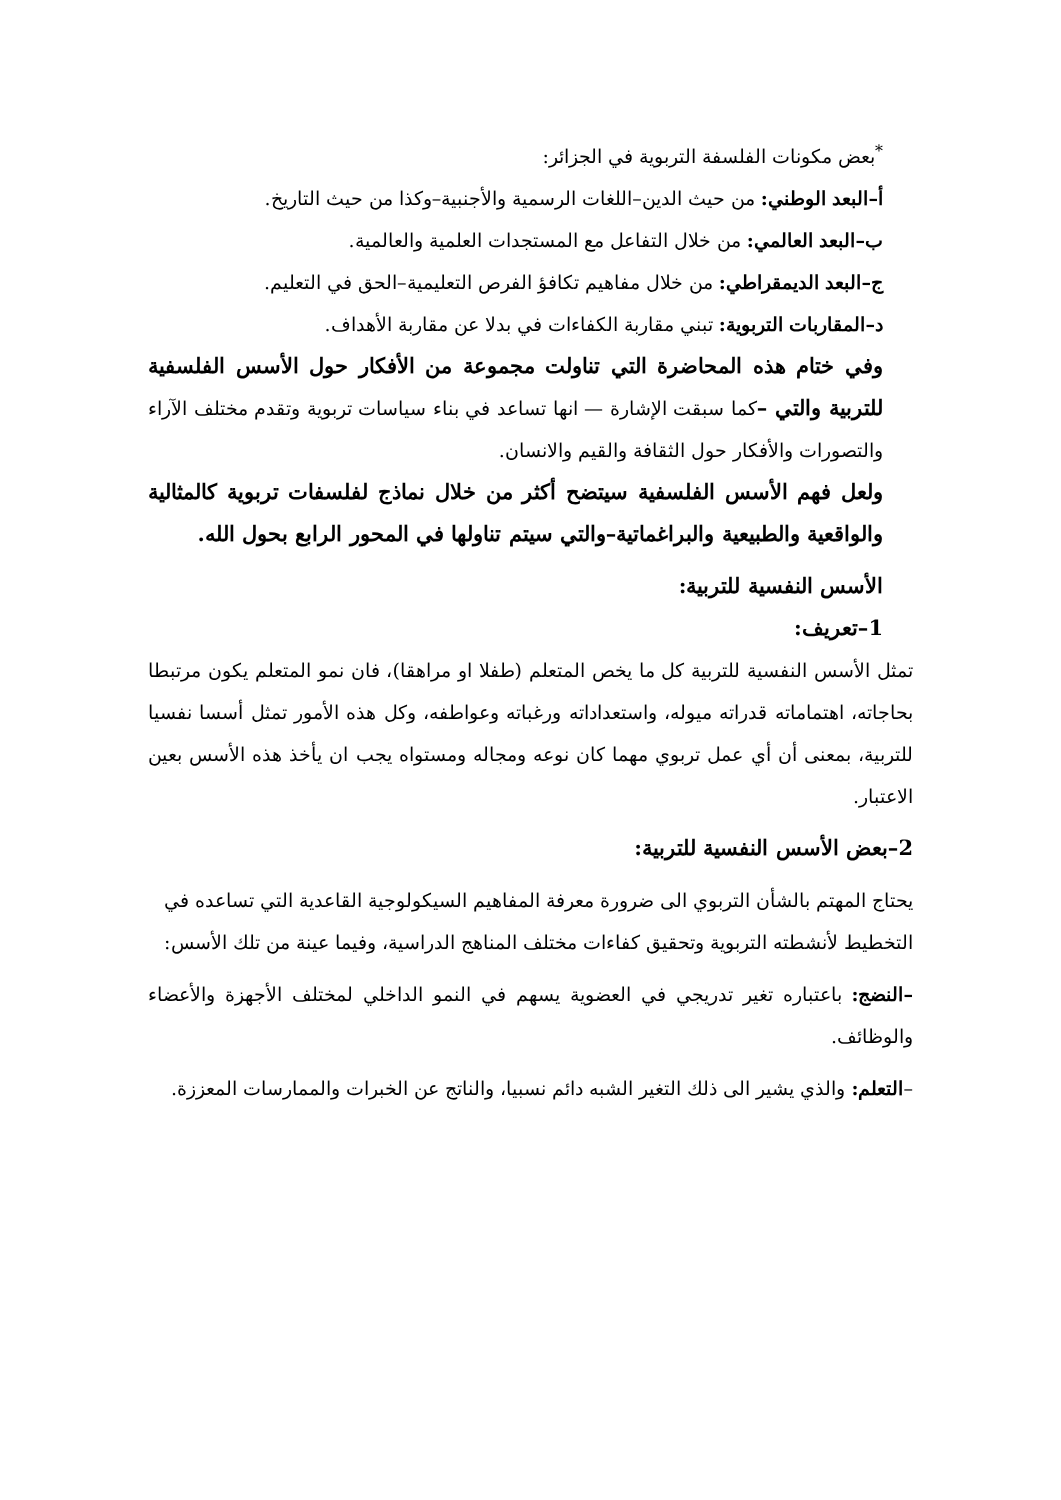<sup>*</sup> بعض مكونات الفلسفة التربوية في الجزائر:
أ–البعد الوطني: من حيث الدين–اللغات الرسمية والأجنبية–وكذا من حيث التاريخ.
ب–البعد العالمي: من خلال التفاعل مع المستجدات العلمية والعالمية.
ج–البعد الديمقراطي: من خلال مفاهيم تكافؤ الفرص التعليمية–الحق في التعليم.
د–المقاربات التربوية: تبني مقاربة الكفاءات في بدلا عن مقاربة الأهداف.
وفي ختام هذه المحاضرة التي تناولت مجموعة من الأفكار حول الأسس الفلسفية للتربية والتي –كما سبقت الإشارة — انها تساعد في بناء سياسات تربوية وتقدم مختلف الآراء والتصورات والأفكار حول الثقافة والقيم والانسان.
ولعل فهم الأسس الفلسفية سيتضح أكثر من خلال نماذج لفلسفات تربوية كالمثالية والواقعية والطبيعية والبراغماتية–والتي سيتم تناولها في المحور الرابع بحول الله.
الأسس النفسية للتربية:
1–تعريف:
تمثل الأسس النفسية للتربية كل ما يخص المتعلم (طفلا او مراهقا)، فان نمو المتعلم يكون مرتبطا بحاجاته، اهتماماته قدراته ميوله، واستعداداته ورغباته وعواطفه، وكل هذه الأمور تمثل أسسا نفسيا للتربية، بمعنى أن أي عمل تربوي مهما كان نوعه ومجاله ومستواه يجب ان يأخذ هذه الأسس بعين الاعتبار.
2–بعض الأسس النفسية للتربية:
يحتاج المهتم بالشأن التربوي الى ضرورة معرفة المفاهيم السيكولوجية القاعدية التي تساعده في التخطيط لأنشطته التربوية وتحقيق كفاءات مختلف المناهج الدراسية، وفيما عينة من تلك الأسس:
–النضج: باعتباره تغير تدريجي في العضوية يسهم في النمو الداخلي لمختلف الأجهزة والأعضاء والوظائف.
–التعلم: والذي يشير الى ذلك التغير الشبه دائم نسبيا، والناتج عن الخبرات والممارسات المعززة.